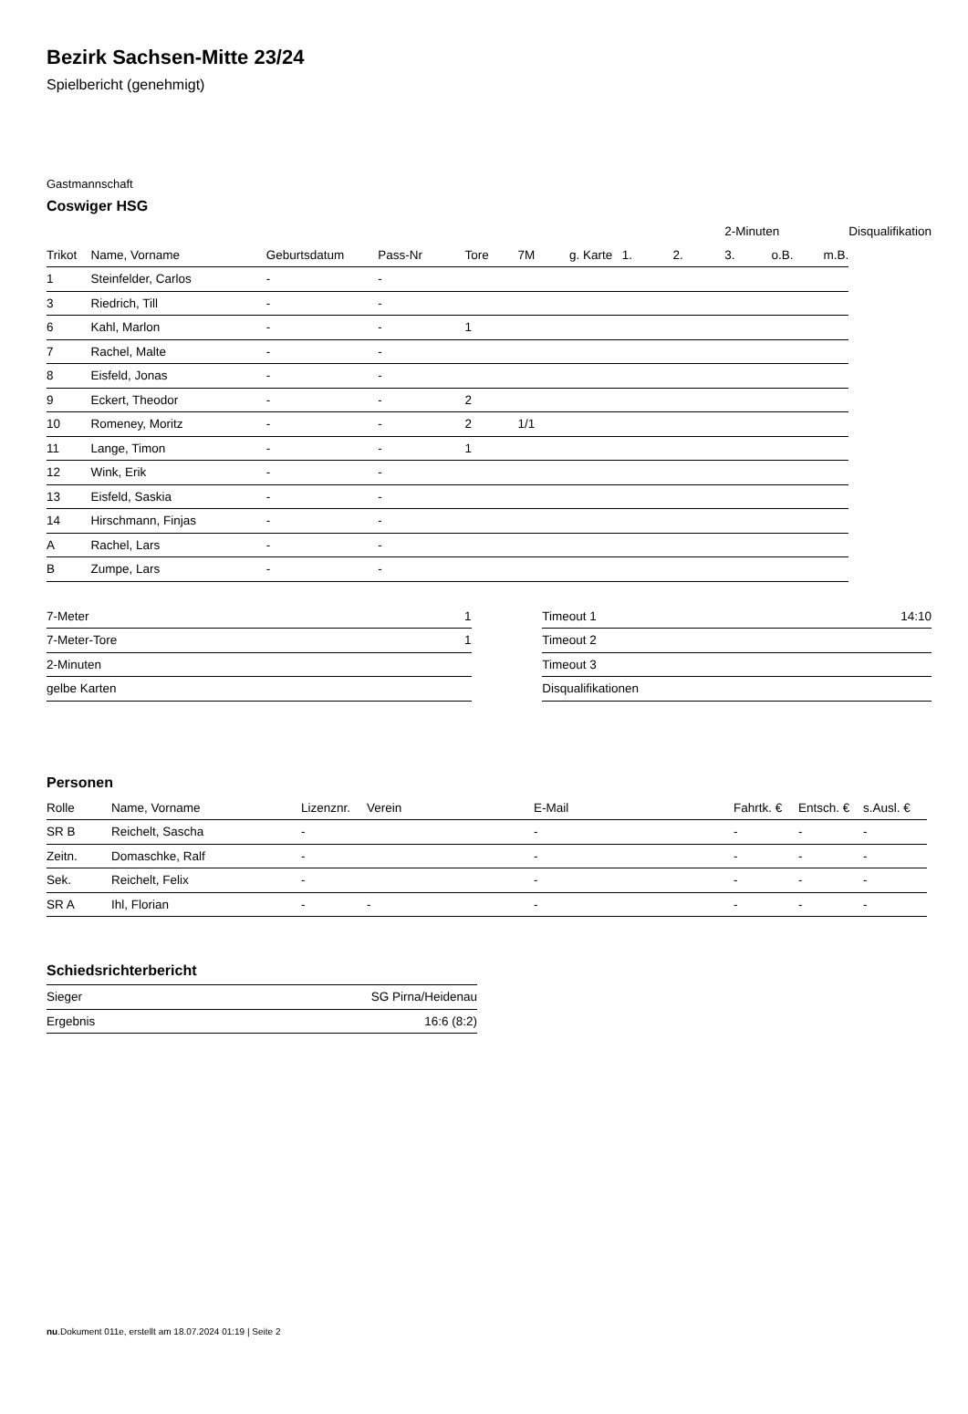Bezirk Sachsen-Mitte 23/24
Spielbericht (genehmigt)
Gastmannschaft
Coswiger HSG
| | | | | | | | | | 2-Minuten | | | Disqualifikation |
| --- | --- | --- | --- | --- | --- | --- | --- | --- | --- | --- | --- | --- |
| Trikot | Name, Vorname | Geburtsdatum | Pass-Nr | Tore | 7M | g. Karte | 1. | 2. | 3. | o.B. | m.B. | |
| 1 | Steinfelder, Carlos | - | - | | | | | | | | | |
| 3 | Riedrich, Till | - | - | | | | | | | | | |
| 6 | Kahl, Marlon | - | - | 1 | | | | | | | | |
| 7 | Rachel, Malte | - | - | | | | | | | | | |
| 8 | Eisfeld, Jonas | - | - | | | | | | | | | |
| 9 | Eckert, Theodor | - | - | 2 | | | | | | | | |
| 10 | Romeney, Moritz | - | - | 2 | 1/1 | | | | | | | |
| 11 | Lange, Timon | - | - | 1 | | | | | | | | |
| 12 | Wink, Erik | - | - | | | | | | | | | |
| 13 | Eisfeld, Saskia | - | - | | | | | | | | | |
| 14 | Hirschmann, Finjas | - | - | | | | | | | | | |
| A | Rachel, Lars | - | - | | | | | | | | | |
| B | Zumpe, Lars | - | - | | | | | | | | | |
| 7-Meter | 1 |
| 7-Meter-Tore | 1 |
| 2-Minuten | |
| gelbe Karten | |
| Timeout 1 | 14:10 |
| Timeout 2 | |
| Timeout 3 | |
| Disqualifikationen | |
Personen
| Rolle | Name, Vorname | Lizenznr. | Verein | E-Mail | Fahrtk. € | Entsch. € | s.Ausl. € |
| --- | --- | --- | --- | --- | --- | --- | --- |
| SR B | Reichelt, Sascha | - | | - | - | - | - |
| Zeitn. | Domaschke, Ralf | - | | - | - | - | - |
| Sek. | Reichelt, Felix | - | | - | - | - | - |
| SR A | Ihl, Florian | - | - | - | - | - | - |
Schiedsrichterbericht
| Sieger | SG Pirna/Heidenau |
| Ergebnis | 16:6 (8:2) |
nu.Dokument 011e, erstellt am 18.07.2024 01:19 | Seite 2